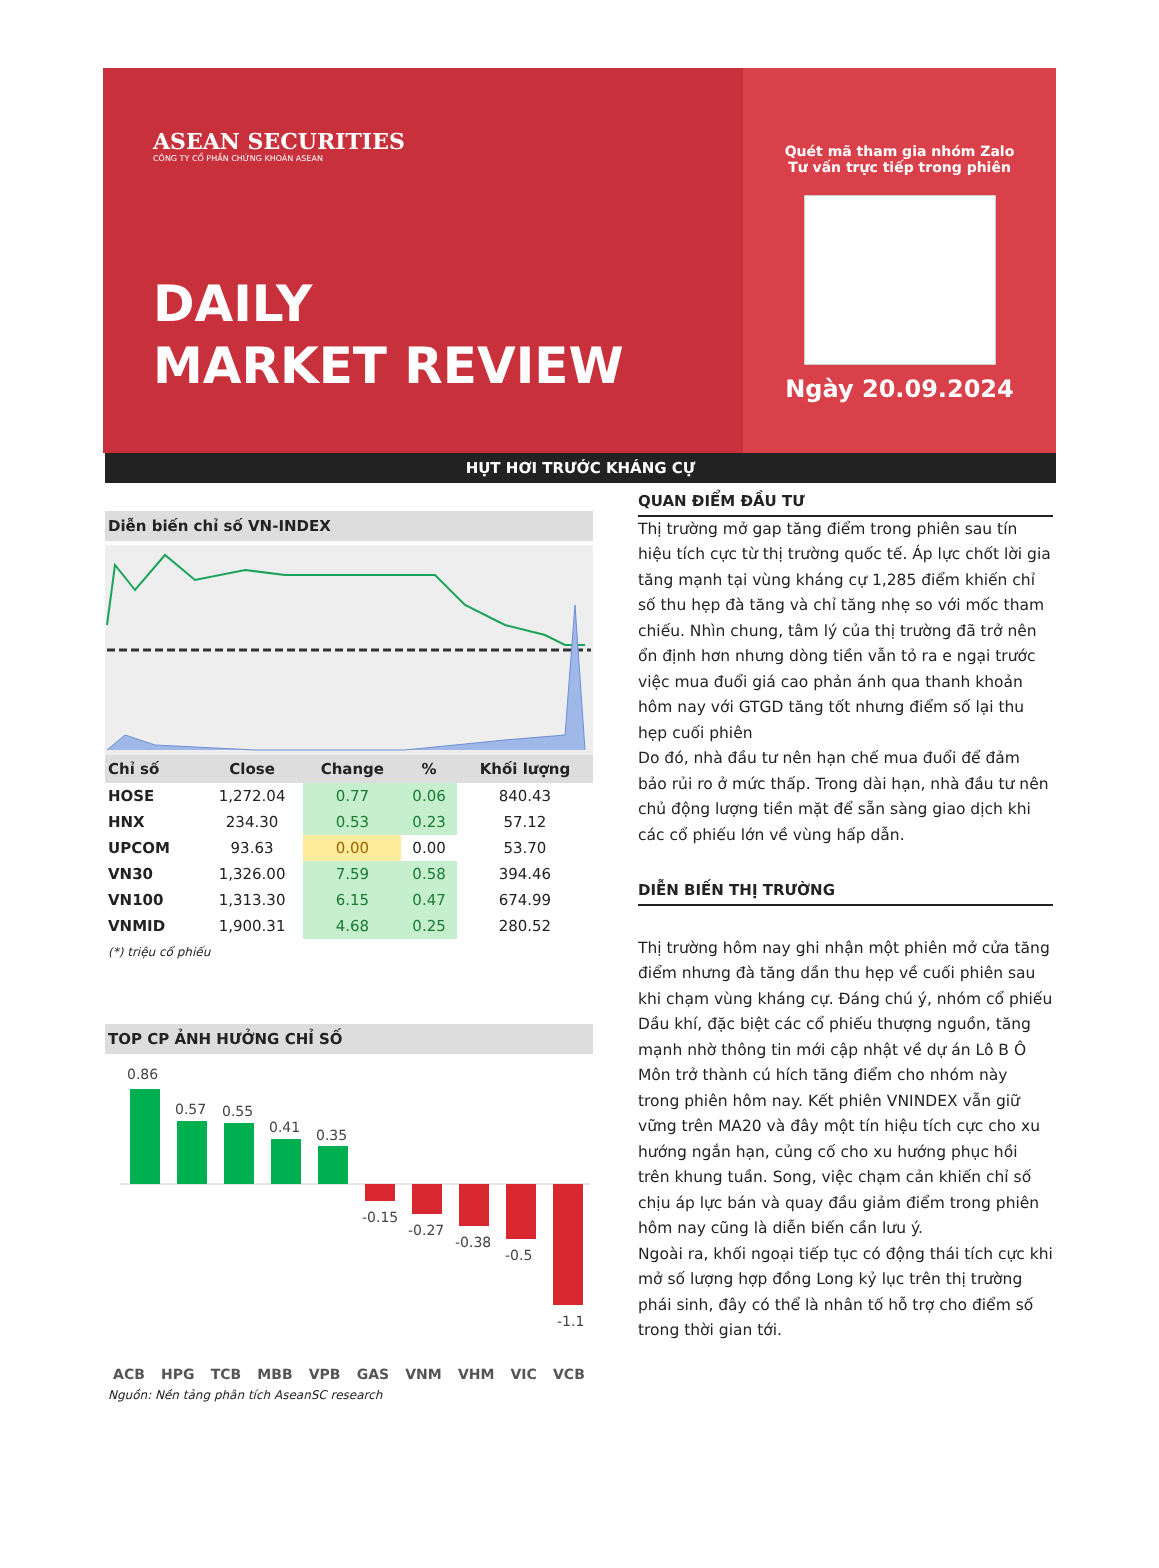ASEAN SECURITIES
CÔNG TY CỔ PHẦN CHỨNG KHOÁN ASEAN
DAILY
MARKET REVIEW
Quét mã tham gia nhóm Zalo
Tư vấn trực tiếp trong phiên
Ngày 20.09.2024
HỤT HƠI TRƯỚC KHÁNG CỰ
Diễn biến chỉ số VN-INDEX
| Chỉ số | Close | Change | % | Khối lượng |
| --- | --- | --- | --- | --- |
| HOSE | 1,272.04 | 0.77 | 0.06 | 840.43 |
| HNX | 234.30 | 0.53 | 0.23 | 57.12 |
| UPCOM | 93.63 | 0.00 | 0.00 | 53.70 |
| VN30 | 1,326.00 | 7.59 | 0.58 | 394.46 |
| VN100 | 1,313.30 | 6.15 | 0.47 | 674.99 |
| VNMID | 1,900.31 | 4.68 | 0.25 | 280.52 |
(*) triệu cổ phiếu
TOP CP ẢNH HƯỞNG CHỈ SỐ
0.86
0.57
0.55
0.41
0.35
-0.15
-0.27
-0.38
-0.5
-1.1
ACB HPG TCB MBB VPB GAS VNM VHM VIC VCB
Nguồn: Nền tảng phân tích AseanSC research
QUAN ĐIỂM ĐẦU TƯ
Thị trường mở gap tăng điểm trong phiên sau tín hiệu tích cực từ thị trường quốc tế. Áp lực chốt lời gia tăng mạnh tại vùng kháng cự 1,285 điểm khiến chỉ số thu hẹp đà tăng và chỉ tăng nhẹ so với mốc tham chiếu. Nhìn chung, tâm lý của thị trường đã trở nên ổn định hơn nhưng dòng tiền vẫn tỏ ra e ngại trước việc mua đuổi giá cao phản ánh qua thanh khoản hôm nay với GTGD tăng tốt nhưng điểm số lại thu hẹp cuối phiên
Do đó, nhà đầu tư nên hạn chế mua đuổi để đảm bảo rủi ro ở mức thấp. Trong dài hạn, nhà đầu tư nên chủ động lượng tiền mặt để sẵn sàng giao dịch khi các cổ phiếu lớn về vùng hấp dẫn.
DIỄN BIẾN THỊ TRƯỜNG
Thị trường hôm nay ghi nhận một phiên mở cửa tăng điểm nhưng đà tăng dần thu hẹp về cuối phiên sau khi chạm vùng kháng cự. Đáng chú ý, nhóm cổ phiếu Dầu khí, đặc biệt các cổ phiếu thượng nguồn, tăng mạnh nhờ thông tin mới cập nhật về dự án Lô B Ô Môn trở thành cú hích tăng điểm cho nhóm này trong phiên hôm nay. Kết phiên VNINDEX vẫn giữ vững trên MA20 và đây một tín hiệu tích cực cho xu hướng ngắn hạn, củng cố cho xu hướng phục hồi trên khung tuần. Song, việc chạm cản khiến chỉ số chịu áp lực bán và quay đầu giảm điểm trong phiên hôm nay cũng là diễn biến cần lưu ý.
Ngoài ra, khối ngoại tiếp tục có động thái tích cực khi mở số lượng hợp đồng Long kỷ lục trên thị trường phái sinh, đây có thể là nhân tố hỗ trợ cho điểm số trong thời gian tới.